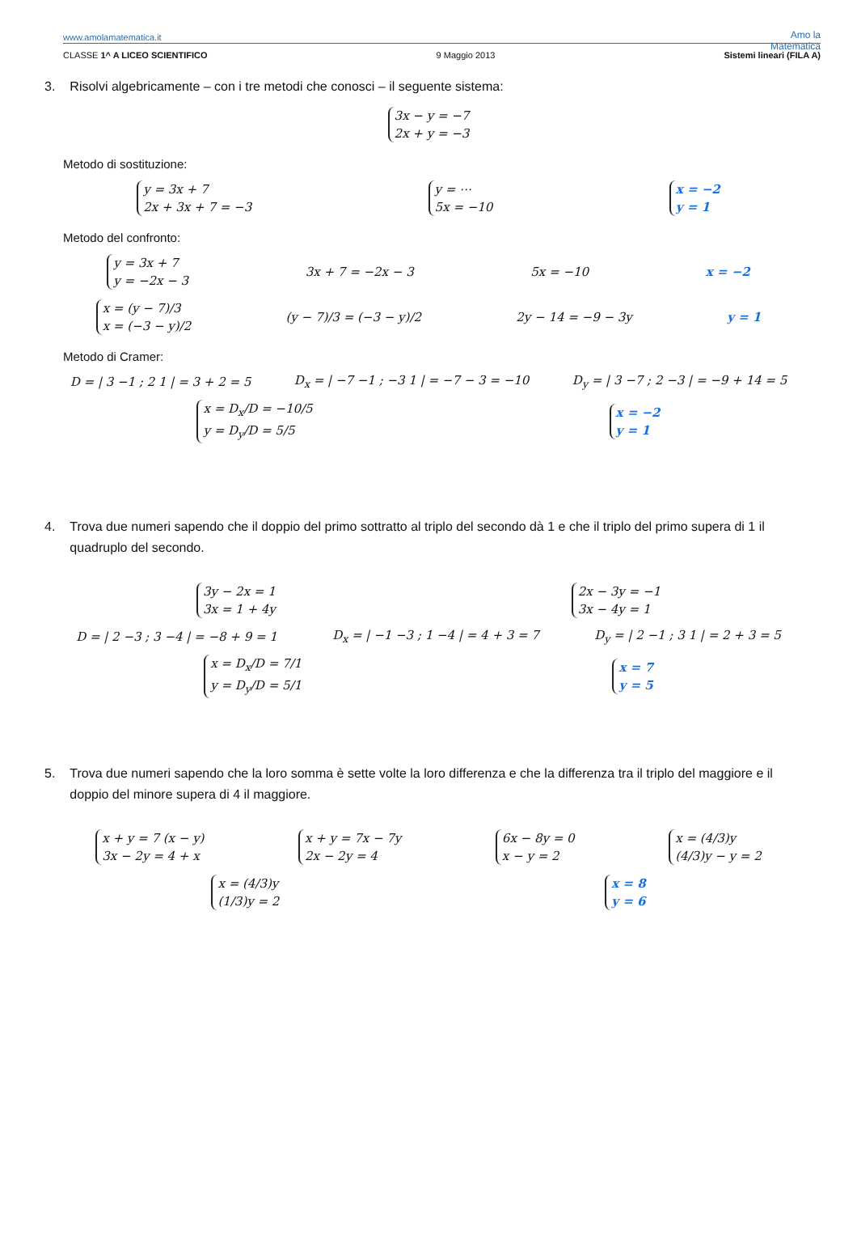www.amolamatematica.it
Amo la
Matematica
CLASSE 1^ A LICEO SCIENTIFICO 9 Maggio 2013 Sistemi lineari (FILA A)
3. Risolvi algebricamente – con i tre metodi che conosci – il seguente sistema:
3x − y = −7
2x + y = −3
Metodo di sostituzione:
y = 3x + 7
2x + 3x + 7 = −3
y = ⋯
5x = −10
x = −2
y = 1
Metodo del confronto:
y = 3x + 7
y = −2x − 3
3x + 7 = −2x − 3 5x = −10 x = −2
x = (y − 7)/3
x = (−3 − y)/2
(y − 7)/3 = (−3 − y)/2 2y − 14 = −9 − 3y y = 1
Metodo di Cramer:
D = | 3 −1 ; 2 1 | = 3 + 2 = 5
D<sub>x</sub> = | −7 −1 ; −3 1 | = −7 − 3 = −10
D<sub>y</sub> = | 3 −7 ; 2 −3 | = −9 + 14 = 5
x = D<sub>x</sub>/D = −10/5
y = D<sub>y</sub>/D = 5/5
x = −2
y = 1
4. Trova due numeri sapendo che il doppio del primo sottratto al triplo del secondo dà 1 e che il triplo del primo supera di 1 il quadruplo del secondo.
3y − 2x = 1
3x = 1 + 4y
2x − 3y = −1
3x − 4y = 1
D = | 2 −3 ; 3 −4 | = −8 + 9 = 1
D<sub>x</sub> = | −1 −3 ; 1 −4 | = 4 + 3 = 7
D<sub>y</sub> = | 2 −1 ; 3 1 | = 2 + 3 = 5
x = D<sub>x</sub>/D = 7/1
y = D<sub>y</sub>/D = 5/1
x = 7
y = 5
5. Trova due numeri sapendo che la loro somma è sette volte la loro differenza e che la differenza tra il triplo del maggiore e il doppio del minore supera di 4 il maggiore.
x + y = 7 (x − y)
3x − 2y = 4 + x
x + y = 7x − 7y
2x − 2y = 4
6x − 8y = 0
x − y = 2
x = (4/3)y
(4/3)y − y = 2
x = (4/3)y
(1/3)y = 2
x = 8
y = 6